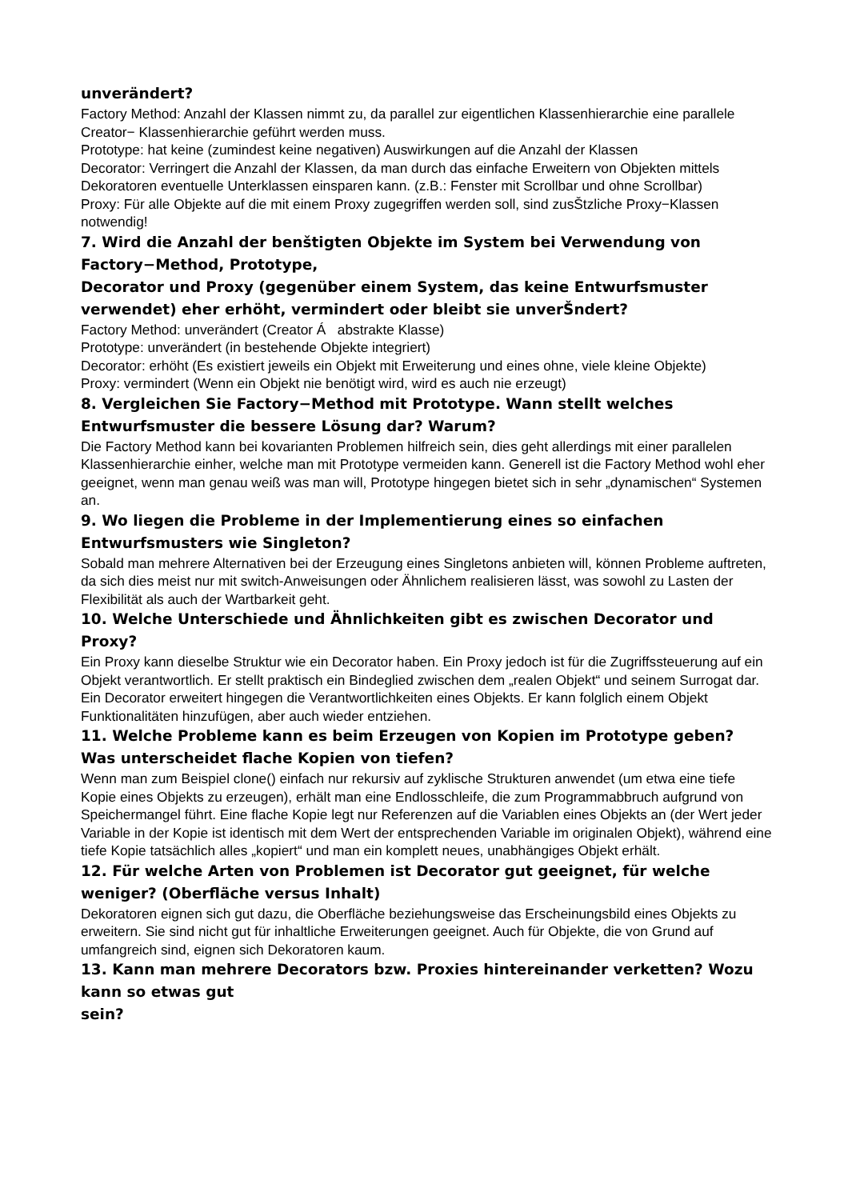unverändert?
Factory Method: Anzahl der Klassen nimmt zu, da parallel zur eigentlichen Klassenhierarchie eine parallele Creator− Klassenhierarchie geführt werden muss.
Prototype: hat keine (zumindest keine negativen) Auswirkungen auf die Anzahl der Klassen
Decorator: Verringert die Anzahl der Klassen, da man durch das einfache Erweitern von Objekten mittels Dekoratoren eventuelle Unterklassen einsparen kann. (z.B.: Fenster mit Scrollbar und ohne Scrollbar)
Proxy: Für alle Objekte auf die mit einem Proxy zugegriffen werden soll, sind zusŠtzliche Proxy−Klassen notwendig!
7. Wird die Anzahl der benštigten Objekte im System bei Verwendung von Factory−Method, Prototype,
Decorator und Proxy (gegenüber einem System, das keine Entwurfsmuster verwendet) eher erhöht, vermindert oder bleibt sie unverŠndert?
Factory Method: unverändert (Creator Á abstrakte Klasse)
Prototype: unverändert (in bestehende Objekte integriert)
Decorator: erhöht (Es existiert jeweils ein Objekt mit Erweiterung und eines ohne, viele kleine Objekte)
Proxy: vermindert (Wenn ein Objekt nie benötigt wird, wird es auch nie erzeugt)
8. Vergleichen Sie Factory−Method mit Prototype. Wann stellt welches Entwurfsmuster die bessere Lösung dar? Warum?
Die Factory Method kann bei kovarianten Problemen hilfreich sein, dies geht allerdings mit einer parallelen Klassenhierarchie einher, welche man mit Prototype vermeiden kann. Generell ist die Factory Method wohl eher geeignet, wenn man genau weiß was man will, Prototype hingegen bietet sich in sehr „dynamischen“ Systemen an.
9. Wo liegen die Probleme in der Implementierung eines so einfachen Entwurfsmusters wie Singleton?
Sobald man mehrere Alternativen bei der Erzeugung eines Singletons anbieten will, können Probleme auftreten, da sich dies meist nur mit switch-Anweisungen oder Ähnlichem realisieren lässt, was sowohl zu Lasten der Flexibilität als auch der Wartbarkeit geht.
10. Welche Unterschiede und Ähnlichkeiten gibt es zwischen Decorator und Proxy?
Ein Proxy kann dieselbe Struktur wie ein Decorator haben. Ein Proxy jedoch ist für die Zugriffssteuerung auf ein Objekt verantwortlich. Er stellt praktisch ein Bindeglied zwischen dem „realen Objekt“ und seinem Surrogat dar.
Ein Decorator erweitert hingegen die Verantwortlichkeiten eines Objekts. Er kann folglich einem Objekt Funktionalitäten hinzufügen, aber auch wieder entziehen.
11. Welche Probleme kann es beim Erzeugen von Kopien im Prototype geben? Was unterscheidet flache Kopien von tiefen?
Wenn man zum Beispiel clone() einfach nur rekursiv auf zyklische Strukturen anwendet (um etwa eine tiefe Kopie eines Objekts zu erzeugen), erhält man eine Endlosschleife, die zum Programmabbruch aufgrund von Speichermangel führt. Eine flache Kopie legt nur Referenzen auf die Variablen eines Objekts an (der Wert jeder Variable in der Kopie ist identisch mit dem Wert der entsprechenden Variable im originalen Objekt), während eine tiefe Kopie tatsächlich alles „kopiert“ und man ein komplett neues, unabhängiges Objekt erhält.
12. Für welche Arten von Problemen ist Decorator gut geeignet, für welche weniger? (Oberfläche versus Inhalt)
Dekoratoren eignen sich gut dazu, die Oberfläche beziehungsweise das Erscheinungsbild eines Objekts zu erweitern. Sie sind nicht gut für inhaltliche Erweiterungen geeignet. Auch für Objekte, die von Grund auf umfangreich sind, eignen sich Dekoratoren kaum.
13. Kann man mehrere Decorators bzw. Proxies hintereinander verketten? Wozu kann so etwas gut
sein?